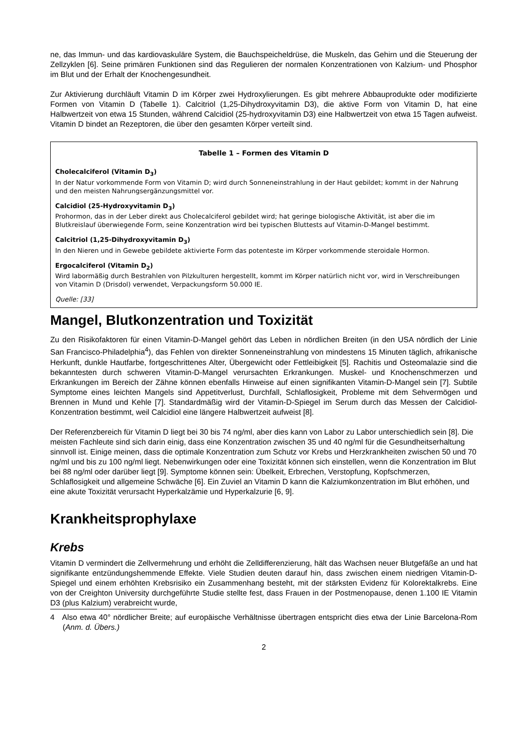ne, das Immun- und das kardiovaskuläre System, die Bauchspeicheldrüse, die Muskeln, das Gehirn und die Steuerung der Zellzyklen [6]. Seine primären Funktionen sind das Regulieren der normalen Konzentrationen von Kalzium- und Phosphor im Blut und der Erhalt der Knochengesundheit.
Zur Aktivierung durchläuft Vitamin D im Körper zwei Hydroxylierungen. Es gibt mehrere Abbauprodukte oder modifizierte Formen von Vitamin D (Tabelle 1). Calcitriol (1,25-Dihydroxyvitamin D3), die aktive Form von Vitamin D, hat eine Halbwertzeit von etwa 15 Stunden, während Calcidiol (25-hydroxyvitamin D3) eine Halbwertzeit von etwa 15 Tagen aufweist. Vitamin D bindet an Rezeptoren, die über den gesamten Körper verteilt sind.
Tabelle 1 – Formen des Vitamin D
Cholecalciferol (Vitamin D<sub>3</sub>)
In der Natur vorkommende Form von Vitamin D; wird durch Sonneneinstrahlung in der Haut gebildet; kommt in der Nahrung und den meisten Nahrungsergänzungsmittel vor.
Calcidiol (25-Hydroxyvitamin D<sub>3</sub>)
Prohormon, das in der Leber direkt aus Cholecalciferol gebildet wird; hat geringe biologische Aktivität, ist aber die im Blutkreislauf überwiegende Form, seine Konzentration wird bei typischen Bluttests auf Vitamin-D-Mangel bestimmt.
Calcitriol (1,25-Dihydroxyvitamin D<sub>3</sub>)
In den Nieren und in Gewebe gebildete aktivierte Form das potenteste im Körper vorkommende steroidale Hormon.
Ergocalciferol (Vitamin D<sub>2</sub>)
Wird labormäßig durch Bestrahlen von Pilzkulturen hergestellt, kommt im Körper natürlich nicht vor, wird in Verschreibungen von Vitamin D (Drisdol) verwendet, Verpackungsform 50.000 IE.
Quelle: [33]
Mangel, Blutkonzentration und Toxizität
Zu den Risikofaktoren für einen Vitamin-D-Mangel gehört das Leben in nördlichen Breiten (in den USA nördlich der Linie San Francisco-Philadelphia<sup>4</sup>), das Fehlen von direkter Sonneneinstrahlung von mindestens 15 Minuten täglich, afrikanische Herkunft, dunkle Hautfarbe, fortgeschrittenes Alter, Übergewicht oder Fettleibigkeit [5]. Rachitis und Osteomalazie sind die bekanntesten durch schweren Vitamin-D-Mangel verursachten Erkrankungen. Muskel- und Knochenschmerzen und Erkrankungen im Bereich der Zähne können ebenfalls Hinweise auf einen signifikanten Vitamin-D-Mangel sein [7]. Subtile Symptome eines leichten Mangels sind Appetitverlust, Durchfall, Schlaflosigkeit, Probleme mit dem Sehvermögen und Brennen in Mund und Kehle [7]. Standardmäßig wird der Vitamin-D-Spiegel im Serum durch das Messen der Calcidiol-Konzentration bestimmt, weil Calcidiol eine längere Halbwertzeit aufweist [8].
Der Referenzbereich für Vitamin D liegt bei 30 bis 74 ng/ml, aber dies kann von Labor zu Labor unterschiedlich sein [8]. Die meisten Fachleute sind sich darin einig, dass eine Konzentration zwischen 35 und 40 ng/ml für die Gesundheitserhaltung sinnvoll ist. Einige meinen, dass die optimale Konzentration zum Schutz vor Krebs und Herzkrankheiten zwischen 50 und 70 ng/ml und bis zu 100 ng/ml liegt. Nebenwirkungen oder eine Toxizität können sich einstellen, wenn die Konzentration im Blut bei 88 ng/ml oder darüber liegt [9]. Symptome können sein: Übelkeit, Erbrechen, Verstopfung, Kopfschmerzen, Schlaflosigkeit und allgemeine Schwäche [6]. Ein Zuviel an Vitamin D kann die Kalziumkonzentration im Blut erhöhen, und eine akute Toxizität verursacht Hyperkalzämie und Hyperkalzurie [6, 9].
Krankheitsprophylaxe
Krebs
Vitamin D vermindert die Zellvermehrung und erhöht die Zelldifferenzierung, hält das Wachsen neuer Blutgefäße an und hat signifikante entzündungshemmende Effekte. Viele Studien deuten darauf hin, dass zwischen einem niedrigen Vitamin-D-Spiegel und einem erhöhten Krebsrisiko ein Zusammenhang besteht, mit der stärksten Evidenz für Kolorektalkrebs. Eine von der Creighton University durchgeführte Studie stellte fest, dass Frauen in der Postmenopause, denen 1.100 IE Vitamin D3 (plus Kalzium) verabreicht wurde,
4 Also etwa 40° nördlicher Breite; auf europäische Verhältnisse übertragen entspricht dies etwa der Linie Barcelona-Rom (Anm. d. Übers.)
2